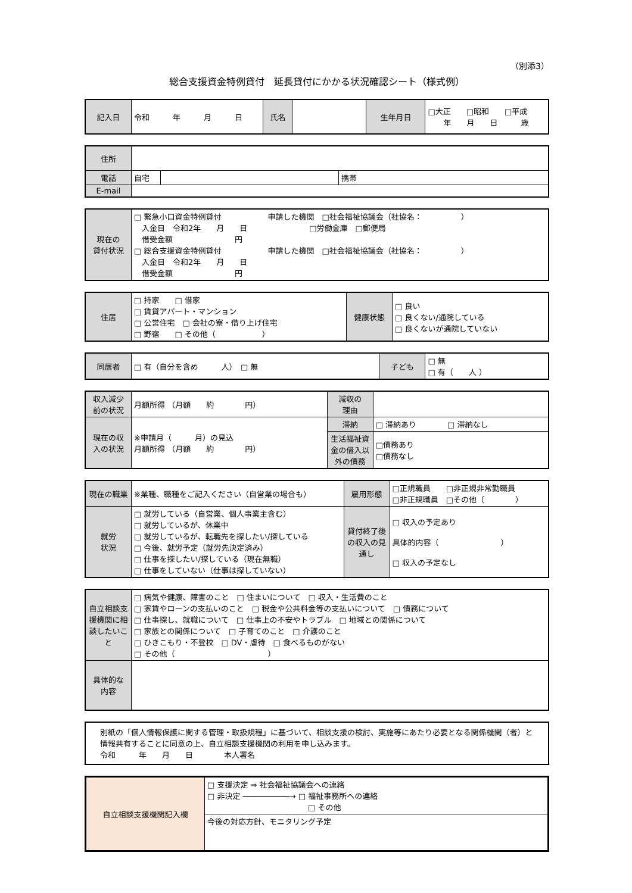（別添3）
総合支援資金特例貸付　延長貸付にかかる状況確認シート（様式例）
| 記入日 | 令和 年 月 日 | 氏名 | | 生年月日 | □大正 □昭和 □平成 年 月 日 歳 |
| 住所 | | | |
| 電話 | 自宅 | | 携帯 |
| E-mail | | | |
| 現在の 貸付状況 | □ 緊急小口資金特例貸付 申請した機関 □社会福祉協議会（社協名： ） 入金日 令和2年 月 日 □労働金庫 □郵便局 借受金額 円 □ 総合支援資金特例貸付 申請した機関 □社会福祉協議会（社協名： ） 入金日 令和2年 月 日 借受金額 円 |
| 住居 | □ 持家 □ 借家 □ 賃貸アパート・マンション □ 公営住宅 □ 会社の寮・借り上げ住宅 □ 野宿 □ その他（ ） | 健康状態 | □ 良い □ 良くない/通院している □ 良くないが通院していない |
| 同居者 | □ 有（自分を含め 人） □ 無 | 子ども | □ 無 □ 有（ 人 ） |
| 収入減少 前の状況 | 月額所得 （月額 約 円） | 減収の 理由 | | |
| 現在の収 入の状況 | ※申請月（ 月）の見込 月額所得 （月額 約 円） | 滞納 | □ 滞納あり □ 滞納なし | |
| | | 生活福祉資金の借入以外の債務 | | □債務あり □債務なし |
| 現在の職業 | ※業種、職種をご記入ください（自営業の場合も） | 雇用形態 | □正規職員 □非正規非常勤職員 □非正規職員 □その他（ ） |
| 就労 状況 | □ 就労している（自営業、個人事業主含む） □ 就労しているが、休業中 □ 就労しているが、転職先を探したい/探している □ 今後、就労予定（就労先決定済み） □ 仕事を探したい/探している（現在無職） □ 仕事をしていない（仕事は探していない） | 貸付終了後の収入の見通し | □ 収入の予定あり 具体的内容（ ） □ 収入の予定なし |
| 自立相談支援機関に相談したいこと | □ 病気や健康、障害のこと □ 住まいについて □ 収入・生活費のこと □ 家賃やローンの支払いのこと □ 税金や公共料金等の支払いについて □ 債務について □ 仕事探し、就職について □ 仕事上の不安やトラブル □ 地域との関係について □ 家族との関係について □ 子育てのこと □ 介護のこと □ ひきこもり・不登校 □ DV・虐待 □ 食べるものがない □ その他（ ） |
| 具体的な 内容 | |
| 別紙の「個人情報保護に関する管理・取扱規程」に基づいて、相談支援の検討、実施等にあたり必要となる関係機関（者）と情報共有することに同意の上、自立相談支援機関の利用を申し込みます。 令和 年 月 日 本人署名 |
| 自立相談支援機関記入欄 | □ 支援決定 ⇒ 社会福祉協議会への連絡 □ 非決定 ──────────→ □ 福祉事務所への連絡 □ その他 |
| | 今後の対応方針、モニタリング予定 |